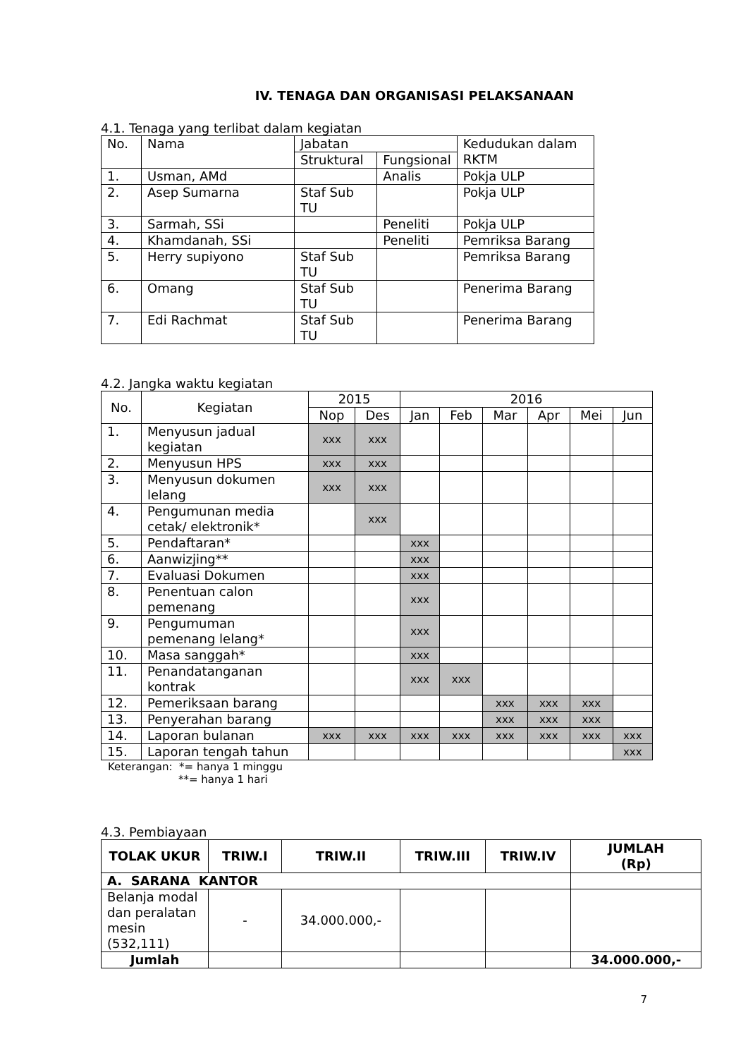IV. TENAGA DAN ORGANISASI PELAKSANAAN
4.1. Tenaga yang terlibat dalam kegiatan
| No. | Nama | Jabatan | | Kedudukan dalam RKTM |
| --- | --- | --- | --- | --- |
| | | Struktural | Fungsional | |
| 1. | Usman, AMd | | Analis | Pokja ULP |
| 2. | Asep Sumarna | Staf Sub TU | | Pokja ULP |
| 3. | Sarmah, SSi | | Peneliti | Pokja ULP |
| 4. | Khamdanah, SSi | | Peneliti | Pemriksa Barang |
| 5. | Herry supiyono | Staf Sub TU | | Pemriksa Barang |
| 6. | Omang | Staf Sub TU | | Penerima Barang |
| 7. | Edi Rachmat | Staf Sub TU | | Penerima Barang |
4.2. Jangka waktu kegiatan
| No. | Kegiatan | 2015 | | 2016 | | | | | |
| --- | --- | --- | --- | --- | --- | --- | --- | --- | --- |
| | | Nop | Des | Jan | Feb | Mar | Apr | Mei | Jun |
| 1. | Menyusun jadual kegiatan | xxx | xxx | | | | | | |
| 2. | Menyusun HPS | xxx | xxx | | | | | | |
| 3. | Menyusun dokumen lelang | xxx | xxx | | | | | | |
| 4. | Pengumunan media cetak/ elektronik* | | xxx | | | | | | |
| 5. | Pendaftaran* | | | xxx | | | | | |
| 6. | Aanwizjing** | | | xxx | | | | | |
| 7. | Evaluasi Dokumen | | | xxx | | | | | |
| 8. | Penentuan calon pemenang | | | xxx | | | | | |
| 9. | Pengumuman pemenang lelang* | | | xxx | | | | | |
| 10. | Masa sanggah* | | | xxx | | | | | |
| 11. | Penandatanganan kontrak | | | xxx | xxx | | | | |
| 12. | Pemeriksaan barang | | | | | xxx | xxx | xxx | |
| 13. | Penyerahan barang | | | | | xxx | xxx | xxx | |
| 14. | Laporan bulanan | xxx | xxx | xxx | xxx | xxx | xxx | xxx | xxx |
| 15. | Laporan tengah tahun | | | | | | | | xxx |
Keterangan: *= hanya 1 minggu
**= hanya 1 hari
4.3. Pembiayaan
| TOLAK UKUR | TRIW.I | TRIW.II | TRIW.III | TRIW.IV | JUMLAH (Rp) |
| A. SARANA KANTOR | | | | | |
| Belanja modal dan peralatan mesin (532,111) | - | 34.000.000,- | | | |
| Jumlah | | | | | 34.000.000,- |
7